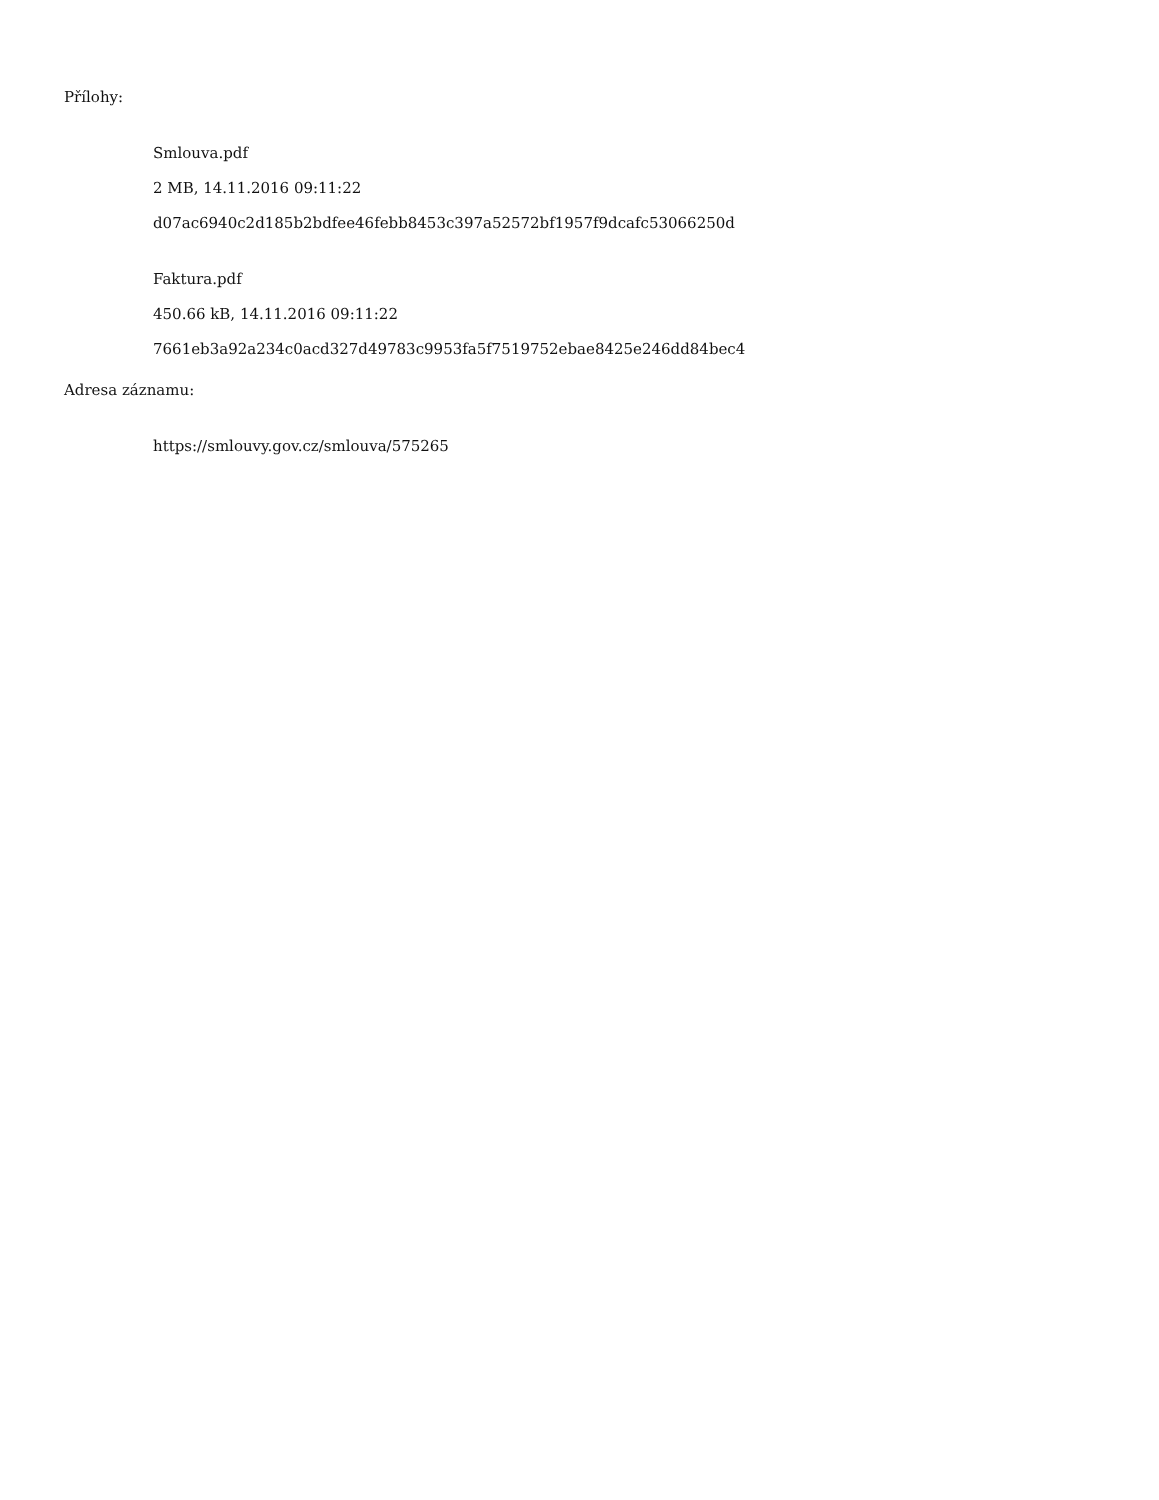Přílohy:
Smlouva.pdf
2 MB, 14.11.2016 09:11:22
d07ac6940c2d185b2bdfee46febb8453c397a52572bf1957f9dcafc53066250d
Faktura.pdf
450.66 kB, 14.11.2016 09:11:22
7661eb3a92a234c0acd327d49783c9953fa5f7519752ebae8425e246dd84bec4
Adresa záznamu:
https://smlouvy.gov.cz/smlouva/575265